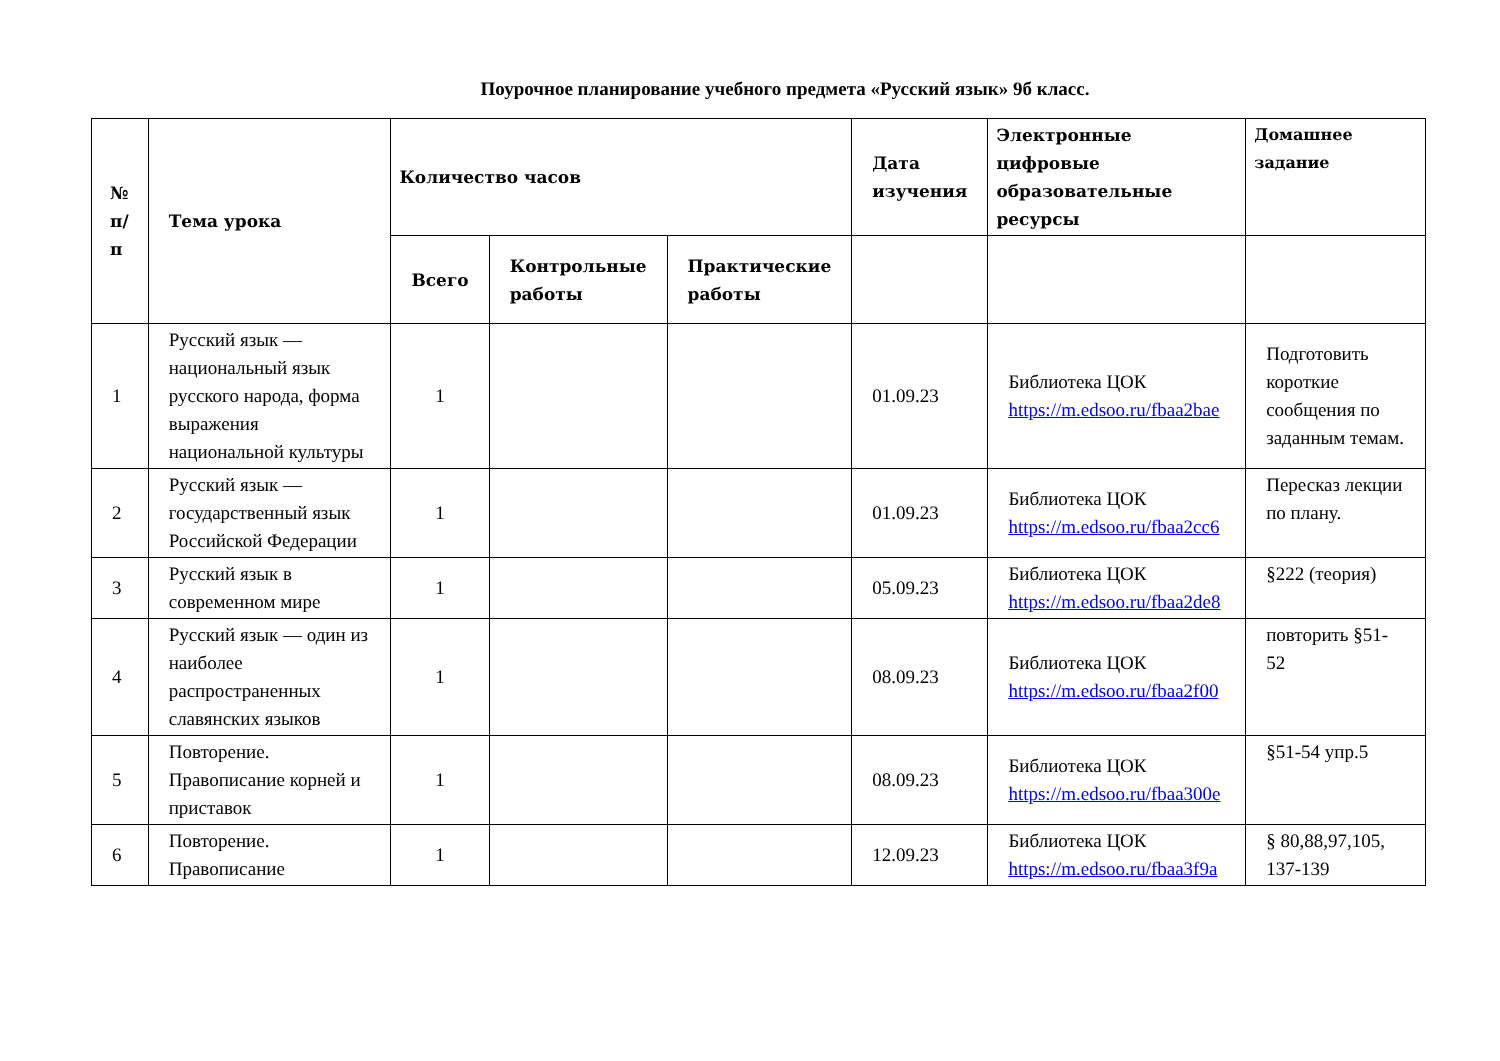Поурочное планирование учебного предмета «Русский язык» 9б класс.
| № п/п | Тема урока | Количество часов | | | Дата изучения | Электронные цифровые образовательные ресурсы | Домашнее задание |
| --- | --- | --- | --- | --- | --- | --- | --- |
| | | Всего | Контрольные работы | Практические работы | | | |
| 1 | Русский язык — национальный язык русского народа, форма выражения национальной культуры | 1 | | | 01.09.23 | Библиотека ЦОК https://m.edsoo.ru/fbaa2bae | Подготовить короткие сообщения по заданным темам. |
| 2 | Русский язык — государственный язык Российской Федерации | 1 | | | 01.09.23 | Библиотека ЦОК https://m.edsoo.ru/fbaa2cc6 | Пересказ лекции по плану. |
| 3 | Русский язык в современном мире | 1 | | | 05.09.23 | Библиотека ЦОК https://m.edsoo.ru/fbaa2de8 | §222 (теория) |
| 4 | Русский язык — один из наиболее распространенных славянских языков | 1 | | | 08.09.23 | Библиотека ЦОК https://m.edsoo.ru/fbaa2f00 | повторить §51-52 |
| 5 | Повторение. Правописание корней и приставок | 1 | | | 08.09.23 | Библиотека ЦОК https://m.edsoo.ru/fbaa300e | §51-54 упр.5 |
| 6 | Повторение. Правописание | 1 | | | 12.09.23 | Библиотека ЦОК https://m.edsoo.ru/fbaa3f9a | § 80,88,97,105, 137-139 |